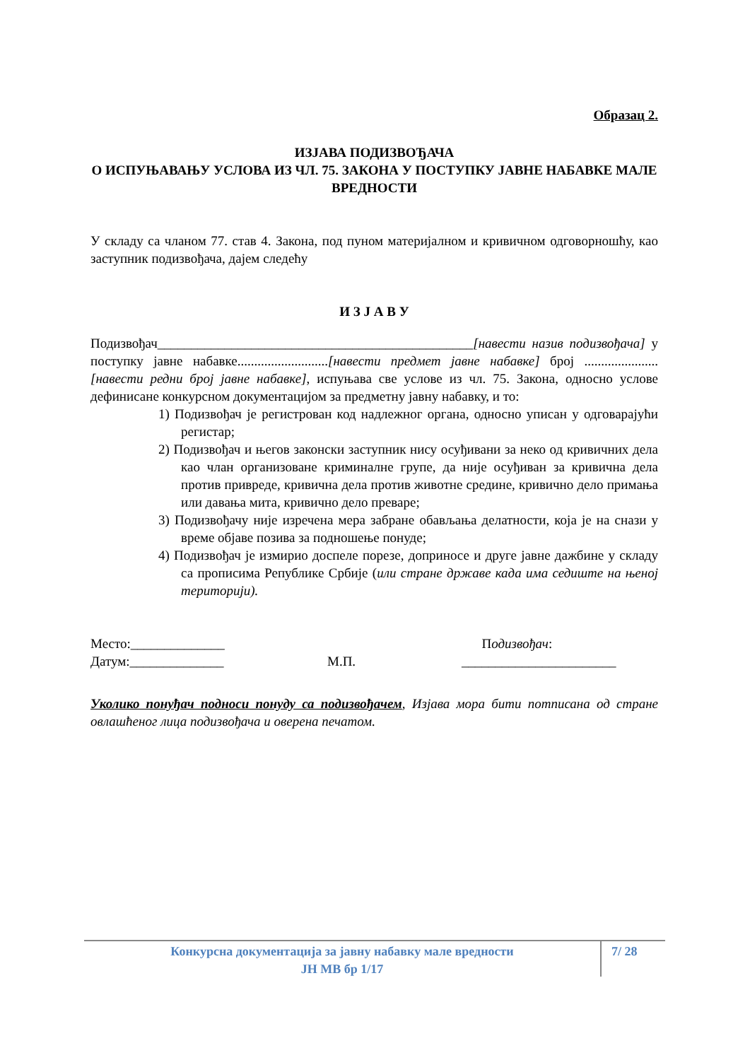Образац 2.
ИЗЈАВА ПОДИЗВОЂАЧА
О ИСПУЊАВАЊУ УСЛОВА ИЗ ЧЛ. 75. ЗАКОНА У ПОСТУПКУ ЈАВНЕ НАБАВКЕ МАЛЕ ВРЕДНОСТИ
У складу са чланом 77. став 4. Закона, под пуном материјалном и кривичном одговорношћу, као заступник подизвођача, дајем следећу
И З Ј А В У
Подизвођач_______________________________________________[навести назив подизвођача] у поступку јавне набавке...........................[навести предмет јавне набавке] број ......................[навести редни број јавне набавке], испуњава све услове из чл. 75. Закона, односно услове дефинисане конкурсном документацијом за предметну јавну набавку, и то:
1) Подизвођач је регистрован код надлежног органа, односно уписан у одговарајући регистар;
2) Подизвођач и његов законски заступник нису осуђивани за неко од кривичних дела као члан организоване криминалне групе, да није осуђиван за кривична дела против привреде, кривична дела против животне средине, кривично дело примања или давања мита, кривично дело преваре;
3) Подизвођачу није изречена мера забране обављања делатности, која је на снази у време објаве позива за подношење понуде;
4) Подизвођач је измирио доспеле порезе, доприносе и друге јавне дажбине у складу са прописима Републике Србије (или стране државе када има седиште на њеној територији).
Место:______________
Датум:______________
М.П. Подизвођач:
_______________________
Уколико понуђач подноси понуду са подизвођачем, Изјава мора бити потписана од стране овлашћеног лица подизвођача и оверена печатом.
Конкурсна документација за јавну набавку мале вредности
ЈН МВ бр 1/17
7/ 28